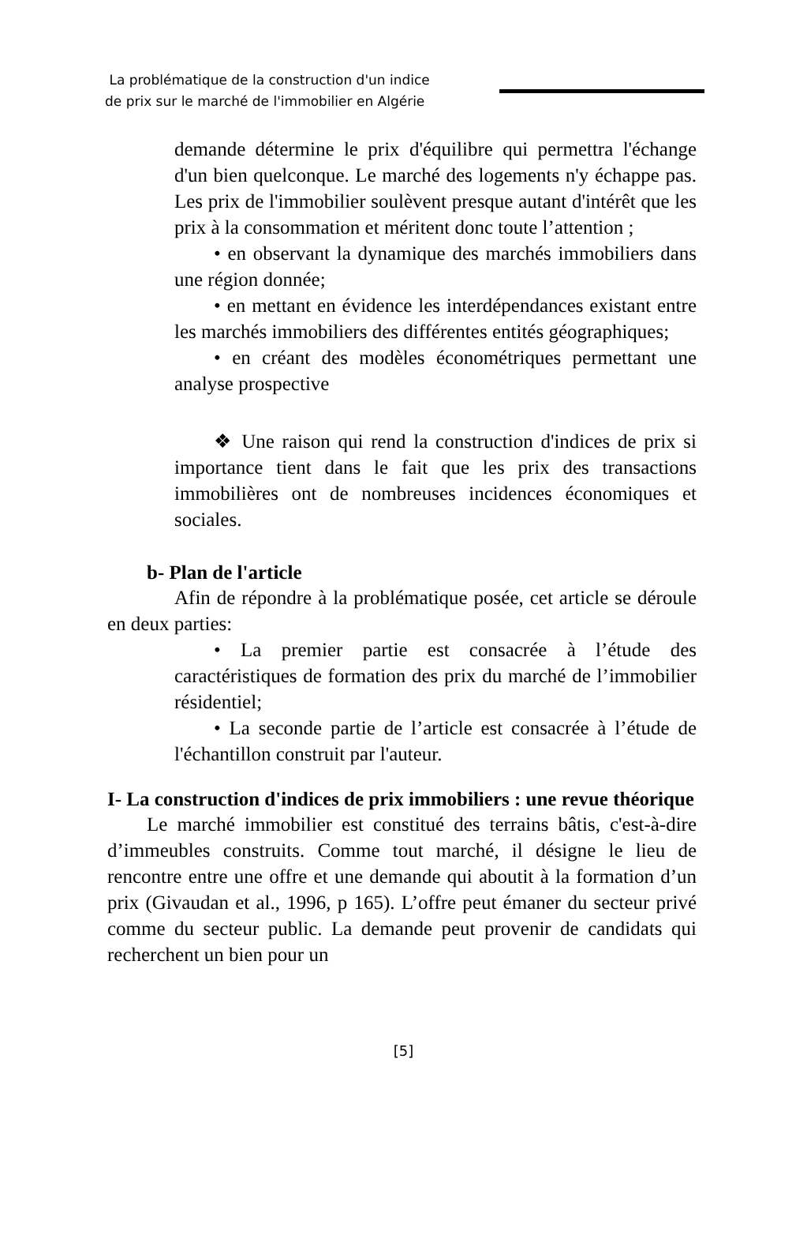La problématique de la construction d'un indice
de prix sur le marché de l'immobilier en Algérie
demande détermine le prix d'équilibre qui permettra l'échange d'un bien quelconque. Le marché des logements n'y échappe pas. Les prix de l'immobilier soulèvent presque autant d'intérêt que les prix à la consommation et méritent donc toute l’attention ;
• en observant la dynamique des marchés immobiliers dans une région donnée;
• en mettant en évidence les interdépendances existant entre les marchés immobiliers des différentes entités géographiques;
• en créant des modèles économétriques permettant une analyse prospective
❖ Une raison qui rend la construction d'indices de prix si importance tient dans le fait que les prix des transactions immobilières ont de nombreuses incidences économiques et sociales.
b- Plan de l'article
Afin de répondre à la problématique posée, cet article se déroule en deux parties:
• La premier partie est consacrée à l’étude des caractéristiques de formation des prix du marché de l’immobilier résidentiel;
• La seconde partie de l’article est consacrée à l’étude de l'échantillon construit par l'auteur.
I- La construction d'indices de prix immobiliers : une revue théorique
Le marché immobilier est constitué des terrains bâtis, c'est-à-dire d’immeubles construits. Comme tout marché, il désigne le lieu de rencontre entre une offre et une demande qui aboutit à la formation d’un prix (Givaudan et al., 1996, p 165). L’offre peut émaner du secteur privé comme du secteur public. La demande peut provenir de candidats qui recherchent un bien pour un
[5]